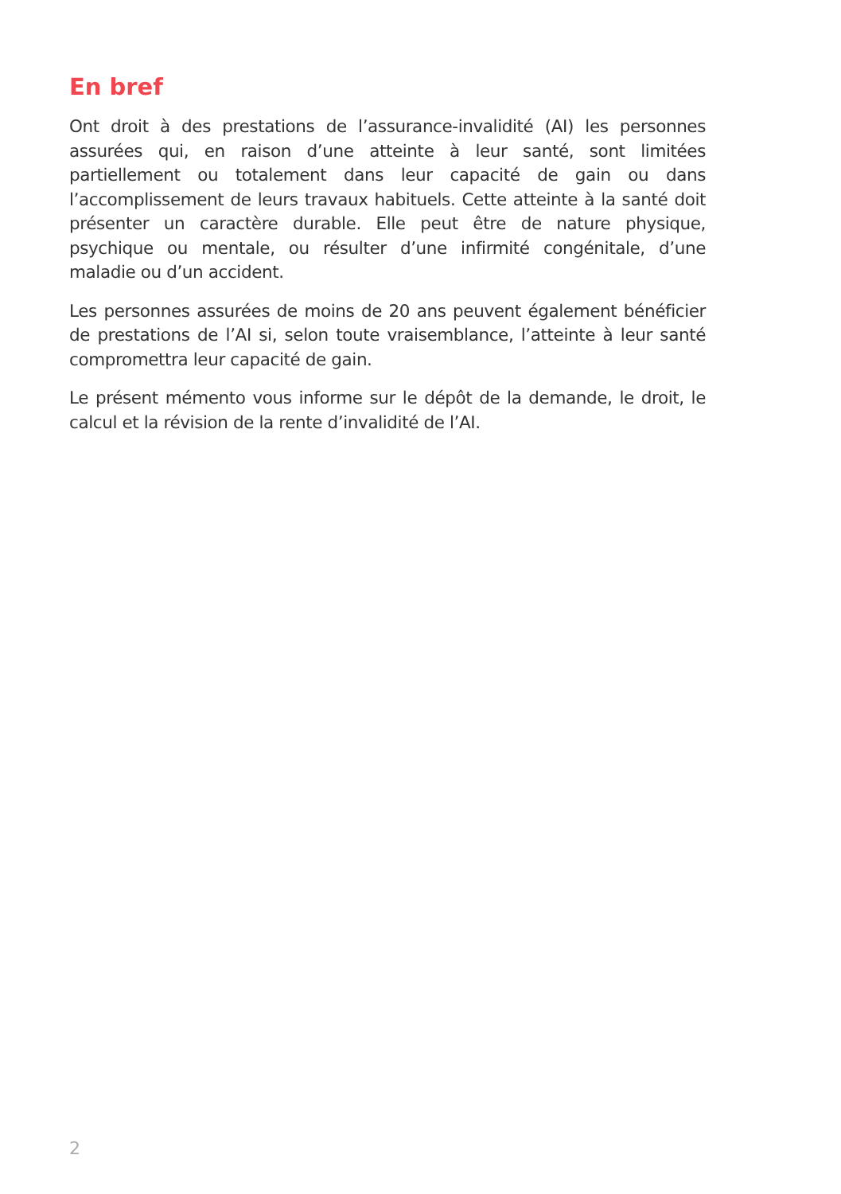En bref
Ont droit à des prestations de l’assurance-invalidité (AI) les personnes assurées qui, en raison d’une atteinte à leur santé, sont limitées partiellement ou totalement dans leur capacité de gain ou dans l’accomplissement de leurs travaux habituels. Cette atteinte à la santé doit présenter un caractère durable. Elle peut être de nature physique, psychique ou mentale, ou résulter d’une infirmité congénitale, d’une maladie ou d’un accident.
Les personnes assurées de moins de 20 ans peuvent également bénéficier de prestations de l’AI si, selon toute vraisemblance, l’atteinte à leur santé compromettra leur capacité de gain.
Le présent mémento vous informe sur le dépôt de la demande, le droit, le calcul et la révision de la rente d’invalidité de l’AI.
2